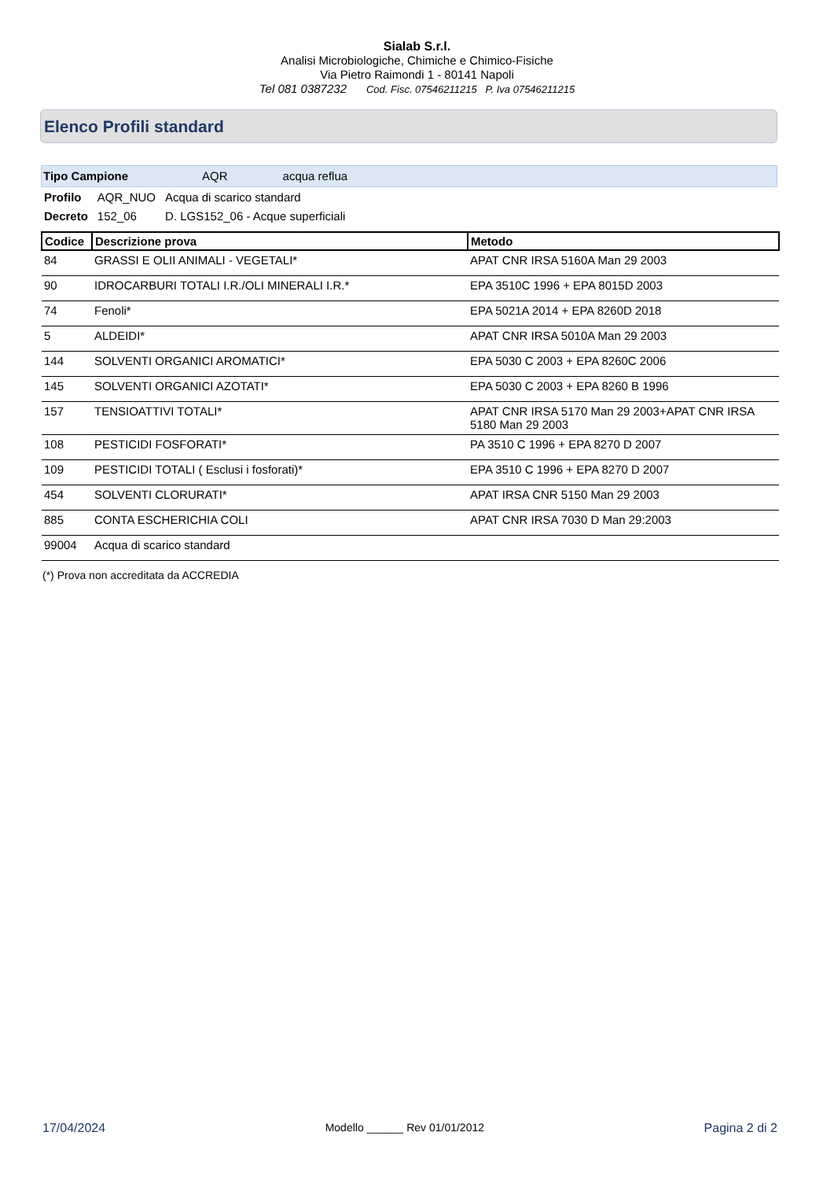Sialab S.r.l.
Analisi Microbiologiche, Chimiche e Chimico-Fisiche
Via Pietro Raimondi 1 - 80141 Napoli
Tel 081 0387232 Cod. Fisc. 07546211215 P. Iva 07546211215
Elenco Profili standard
Tipo Campione AQR acqua reflua
| Profilo | AQR_NUO | Acqua di scarico standard |
| Decreto | 152_06 | D. LGS152_06 - Acque superficiali |
| Codice | Descrizione prova | Metodo |
| --- | --- | --- |
| 84 | GRASSI E OLII ANIMALI - VEGETALI* | APAT CNR IRSA 5160A Man 29 2003 |
| 90 | IDROCARBURI TOTALI I.R./OLI MINERALI I.R.* | EPA 3510C 1996 + EPA 8015D 2003 |
| 74 | Fenoli* | EPA 5021A 2014 + EPA 8260D 2018 |
| 5 | ALDEIDI* | APAT CNR IRSA 5010A Man 29 2003 |
| 144 | SOLVENTI ORGANICI AROMATICI* | EPA 5030 C 2003 + EPA 8260C 2006 |
| 145 | SOLVENTI ORGANICI AZOTATI* | EPA 5030 C 2003 + EPA 8260 B 1996 |
| 157 | TENSIOATTIVI TOTALI* | APAT CNR IRSA 5170 Man 29 2003+APAT CNR IRSA 5180 Man 29 2003 |
| 108 | PESTICIDI FOSFORATI* | PA 3510 C 1996 + EPA 8270 D 2007 |
| 109 | PESTICIDI TOTALI ( Esclusi i fosforati)* | EPA 3510 C 1996 + EPA 8270 D 2007 |
| 454 | SOLVENTI CLORURATI* | APAT IRSA CNR 5150 Man 29 2003 |
| 885 | CONTA ESCHERICHIA COLI | APAT CNR IRSA 7030 D Man 29:2003 |
| 99004 | Acqua di scarico standard | |
(*) Prova non accreditata da ACCREDIA
17/04/2024 Modello ______ Rev 01/01/2012 Pagina 2 di 2